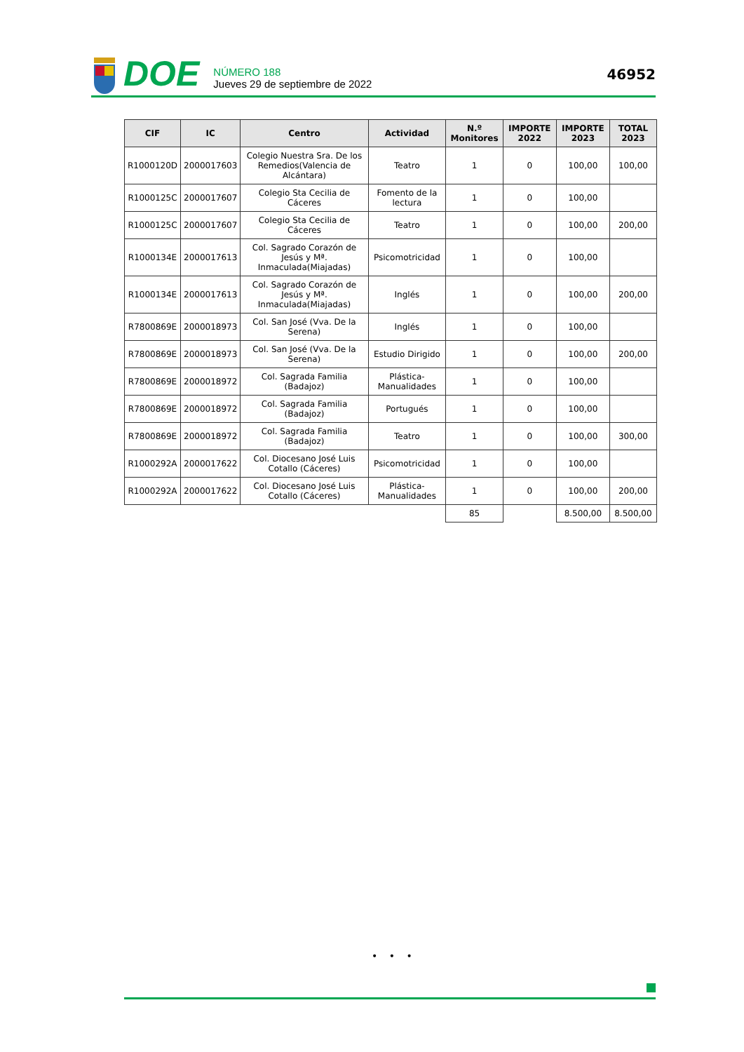DOE
NÚMERO 188
Jueves 29 de septiembre de 2022
46952
| CIF | IC | Centro | Actividad | N.º Monitores | IMPORTE 2022 | IMPORTE 2023 | TOTAL 2023 |
| --- | --- | --- | --- | --- | --- | --- | --- |
| R1000120D | 2000017603 | Colegio Nuestra Sra. De los Remedios(Valencia de Alcántara) | Teatro | 1 | 0 | 100,00 | 100,00 |
| R1000125C | 2000017607 | Colegio Sta Cecilia de Cáceres | Fomento de la lectura | 1 | 0 | 100,00 | |
| R1000125C | 2000017607 | Colegio Sta Cecilia de Cáceres | Teatro | 1 | 0 | 100,00 | 200,00 |
| R1000134E | 2000017613 | Col. Sagrado Corazón de Jesús y Mª. Inmaculada(Miajadas) | Psicomotricidad | 1 | 0 | 100,00 | |
| R1000134E | 2000017613 | Col. Sagrado Corazón de Jesús y Mª. Inmaculada(Miajadas) | Inglés | 1 | 0 | 100,00 | 200,00 |
| R7800869E | 2000018973 | Col. San José (Vva. De la Serena) | Inglés | 1 | 0 | 100,00 | |
| R7800869E | 2000018973 | Col. San José (Vva. De la Serena) | Estudio Dirigido | 1 | 0 | 100,00 | 200,00 |
| R7800869E | 2000018972 | Col. Sagrada Familia (Badajoz) | Plástica-Manualidades | 1 | 0 | 100,00 | |
| R7800869E | 2000018972 | Col. Sagrada Familia (Badajoz) | Portugués | 1 | 0 | 100,00 | |
| R7800869E | 2000018972 | Col. Sagrada Familia (Badajoz) | Teatro | 1 | 0 | 100,00 | 300,00 |
| R1000292A | 2000017622 | Col. Diocesano José Luis Cotallo (Cáceres) | Psicomotricidad | 1 | 0 | 100,00 | |
| R1000292A | 2000017622 | Col. Diocesano José Luis Cotallo (Cáceres) | Plástica-Manualidades | 1 | 0 | 100,00 | 200,00 |
| | | | | 85 | | 8.500,00 | 8.500,00 |
• • •